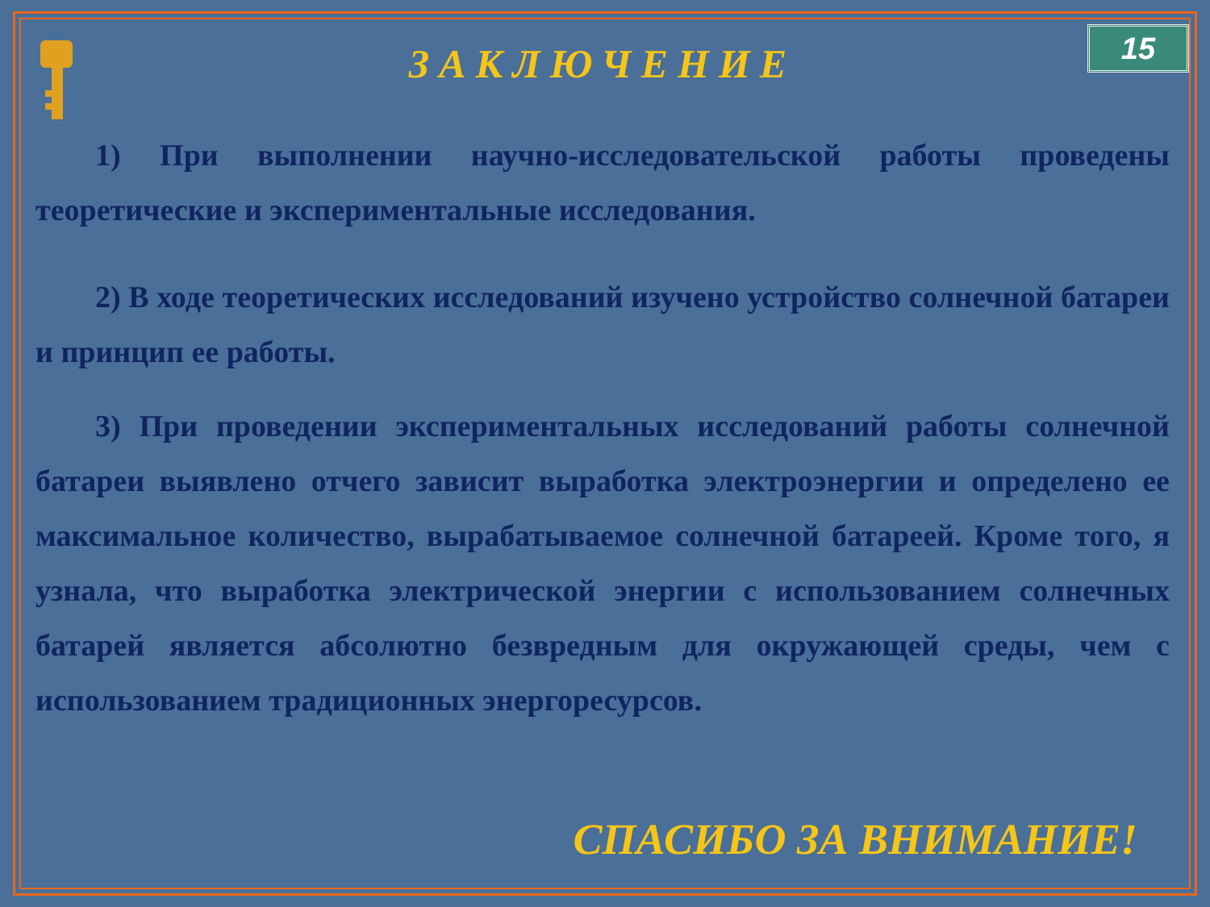15
ЗАКЛЮЧЕНИЕ
1) При выполнении научно-исследовательской работы проведены теоретические и экспериментальные исследования.
2) В ходе теоретических исследований изучено устройство солнечной батареи и принцип ее работы.
3) При проведении экспериментальных исследований работы солнечной батареи выявлено отчего зависит выработка электроэнергии и определено ее максимальное количество, вырабатываемое солнечной батареей. Кроме того, я узнала, что выработка электрической энергии с использованием солнечных батарей является абсолютно безвредным для окружающей среды, чем с использованием традиционных энергоресурсов.
СПАСИБО ЗА ВНИМАНИЕ!